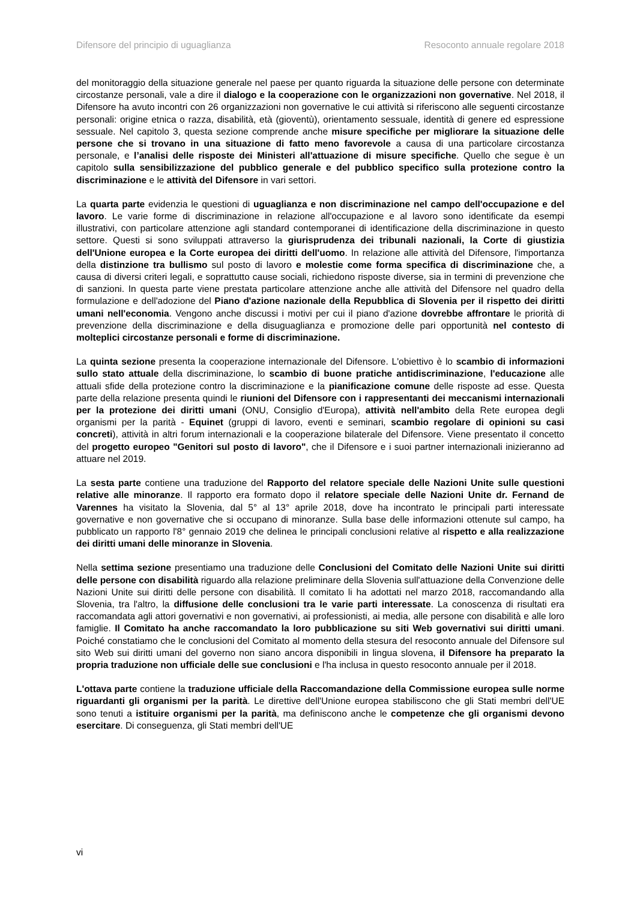Difensore del principio di uguaglianza Resoconto annuale regolare 2018
del monitoraggio della situazione generale nel paese per quanto riguarda la situazione delle persone con determinate circostanze personali, vale a dire il dialogo e la cooperazione con le organizzazioni non governative. Nel 2018, il Difensore ha avuto incontri con 26 organizzazioni non governative le cui attività si riferiscono alle seguenti circostanze personali: origine etnica o razza, disabilità, età (gioventù), orientamento sessuale, identità di genere ed espressione sessuale. Nel capitolo 3, questa sezione comprende anche misure specifiche per migliorare la situazione delle persone che si trovano in una situazione di fatto meno favorevole a causa di una particolare circostanza personale, e l’analisi delle risposte dei Ministeri all'attuazione di misure specifiche. Quello che segue è un capitolo sulla sensibilizzazione del pubblico generale e del pubblico specifico sulla protezione contro la discriminazione e le attività del Difensore in vari settori.
La quarta parte evidenzia le questioni di uguaglianza e non discriminazione nel campo dell'occupazione e del lavoro. Le varie forme di discriminazione in relazione all'occupazione e al lavoro sono identificate da esempi illustrativi, con particolare attenzione agli standard contemporanei di identificazione della discriminazione in questo settore. Questi si sono sviluppati attraverso la giurisprudenza dei tribunali nazionali, la Corte di giustizia dell'Unione europea e la Corte europea dei diritti dell'uomo. In relazione alle attività del Difensore, l'importanza della distinzione tra bullismo sul posto di lavoro e molestie come forma specifica di discriminazione che, a causa di diversi criteri legali, e soprattutto cause sociali, richiedono risposte diverse, sia in termini di prevenzione che di sanzioni. In questa parte viene prestata particolare attenzione anche alle attività del Difensore nel quadro della formulazione e dell'adozione del Piano d'azione nazionale della Repubblica di Slovenia per il rispetto dei diritti umani nell'economia. Vengono anche discussi i motivi per cui il piano d'azione dovrebbe affrontare le priorità di prevenzione della discriminazione e della disuguaglianza e promozione delle pari opportunità nel contesto di molteplici circostanze personali e forme di discriminazione.
La quinta sezione presenta la cooperazione internazionale del Difensore. L'obiettivo è lo scambio di informazioni sullo stato attuale della discriminazione, lo scambio di buone pratiche antidiscriminazione, l'educazione alle attuali sfide della protezione contro la discriminazione e la pianificazione comune delle risposte ad esse. Questa parte della relazione presenta quindi le riunioni del Difensore con i rappresentanti dei meccanismi internazionali per la protezione dei diritti umani (ONU, Consiglio d'Europa), attività nell'ambito della Rete europea degli organismi per la parità - Equinet (gruppi di lavoro, eventi e seminari, scambio regolare di opinioni su casi concreti), attività in altri forum internazionali e la cooperazione bilaterale del Difensore. Viene presentato il concetto del progetto europeo "Genitori sul posto di lavoro", che il Difensore e i suoi partner internazionali inizieranno ad attuare nel 2019.
La sesta parte contiene una traduzione del Rapporto del relatore speciale delle Nazioni Unite sulle questioni relative alle minoranze. Il rapporto era formato dopo il relatore speciale delle Nazioni Unite dr. Fernand de Varennes ha visitato la Slovenia, dal 5° al 13° aprile 2018, dove ha incontrato le principali parti interessate governative e non governative che si occupano di minoranze. Sulla base delle informazioni ottenute sul campo, ha pubblicato un rapporto l'8° gennaio 2019 che delinea le principali conclusioni relative al rispetto e alla realizzazione dei diritti umani delle minoranze in Slovenia.
Nella settima sezione presentiamo una traduzione delle Conclusioni del Comitato delle Nazioni Unite sui diritti delle persone con disabilità riguardo alla relazione preliminare della Slovenia sull'attuazione della Convenzione delle Nazioni Unite sui diritti delle persone con disabilità. Il comitato li ha adottati nel marzo 2018, raccomandando alla Slovenia, tra l'altro, la diffusione delle conclusioni tra le varie parti interessate. La conoscenza di risultati era raccomandata agli attori governativi e non governativi, ai professionisti, ai media, alle persone con disabilità e alle loro famiglie. Il Comitato ha anche raccomandato la loro pubblicazione su siti Web governativi sui diritti umani. Poiché constatiamo che le conclusioni del Comitato al momento della stesura del resoconto annuale del Difensore sul sito Web sui diritti umani del governo non siano ancora disponibili in lingua slovena, il Difensore ha preparato la propria traduzione non ufficiale delle sue conclusioni e l'ha inclusa in questo resoconto annuale per il 2018.
L'ottava parte contiene la traduzione ufficiale della Raccomandazione della Commissione europea sulle norme riguardanti gli organismi per la parità. Le direttive dell'Unione europea stabiliscono che gli Stati membri dell'UE sono tenuti a istituire organismi per la parità, ma definiscono anche le competenze che gli organismi devono esercitare. Di conseguenza, gli Stati membri dell'UE
vi